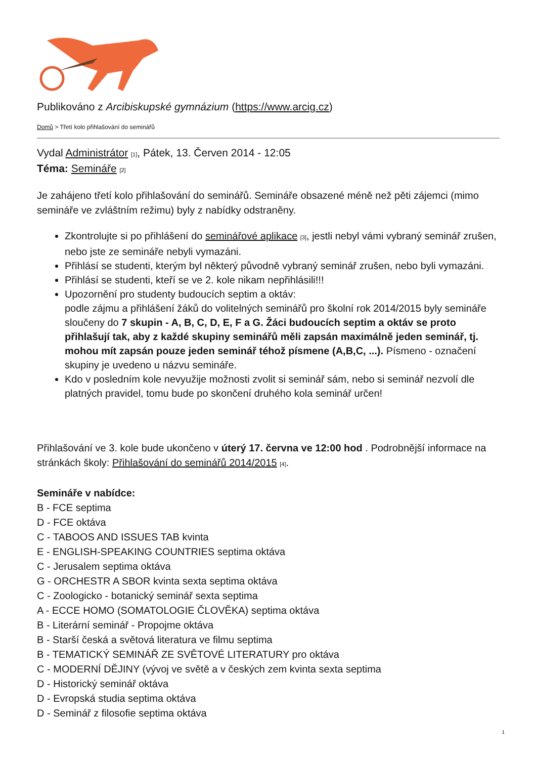Publikováno z Arcibiskupské gymnázium (https://www.arcig.cz)
Domů > Třetí kolo přihlašování do seminářů
Vydal Administrátor [1], Pátek, 13. Červen 2014 - 12:05
Téma: Semináře [2]
Je zahájeno třetí kolo přihlašování do seminářů. Semináře obsazené méně než pěti zájemci (mimo semináře ve zvláštním režimu) byly z nabídky odstraněny.
Zkontrolujte si po přihlášení do seminářové aplikace [3], jestli nebyl vámi vybraný seminář zrušen, nebo jste ze semináře nebyli vymazáni.
Přihlásí se studenti, kterým byl některý původně vybraný seminář zrušen, nebo byli vymazáni.
Přihlásí se studenti, kteří se ve 2. kole nikam nepřihlásili!!!
Upozornění pro studenty budoucích septim a oktáv:
podle zájmu a přihlášení žáků do volitelných seminářů pro školní rok 2014/2015 byly semináře sloučeny do 7 skupin - A, B, C, D, E, F a G. Žáci budoucích septim a oktáv se proto přihlašují tak, aby z každé skupiny seminářů měli zapsán maximálně jeden seminář, tj. mohou mít zapsán pouze jeden seminář téhož písmene (A,B,C, ...). Písmeno - označení skupiny je uvedeno u názvu semináře.
Kdo v posledním kole nevyužije možnosti zvolit si seminář sám, nebo si seminář nezvolí dle platných pravidel, tomu bude po skončení druhého kola seminář určen!
Přihlašování ve 3. kole bude ukončeno v úterý 17. června ve 12:00 hod . Podrobnější informace na stránkách školy: Přihlašování do seminářů 2014/2015 [4].
Semináře v nabídce:
B - FCE septima
D - FCE oktáva
C - TABOOS AND ISSUES TAB kvinta
E - ENGLISH-SPEAKING COUNTRIES septima oktáva
C - Jerusalem septima oktáva
G - ORCHESTR A SBOR kvinta sexta septima oktáva
C - Zoologicko - botanický seminář sexta septima
A - ECCE HOMO (SOMATOLOGIE ČLOVĚKA) septima oktáva
B - Literární seminář - Propojme oktáva
B - Starší česká a světová literatura ve filmu septima
B - TEMATICKÝ SEMINÁŘ ZE SVĚTOVÉ LITERATURY pro oktáva
C - MODERNÍ DĚJINY (vývoj ve světě a v českých zem kvinta sexta septima
D - Historický seminář oktáva
D - Evropská studia septima oktáva
D - Seminář z filosofie septima oktáva
1